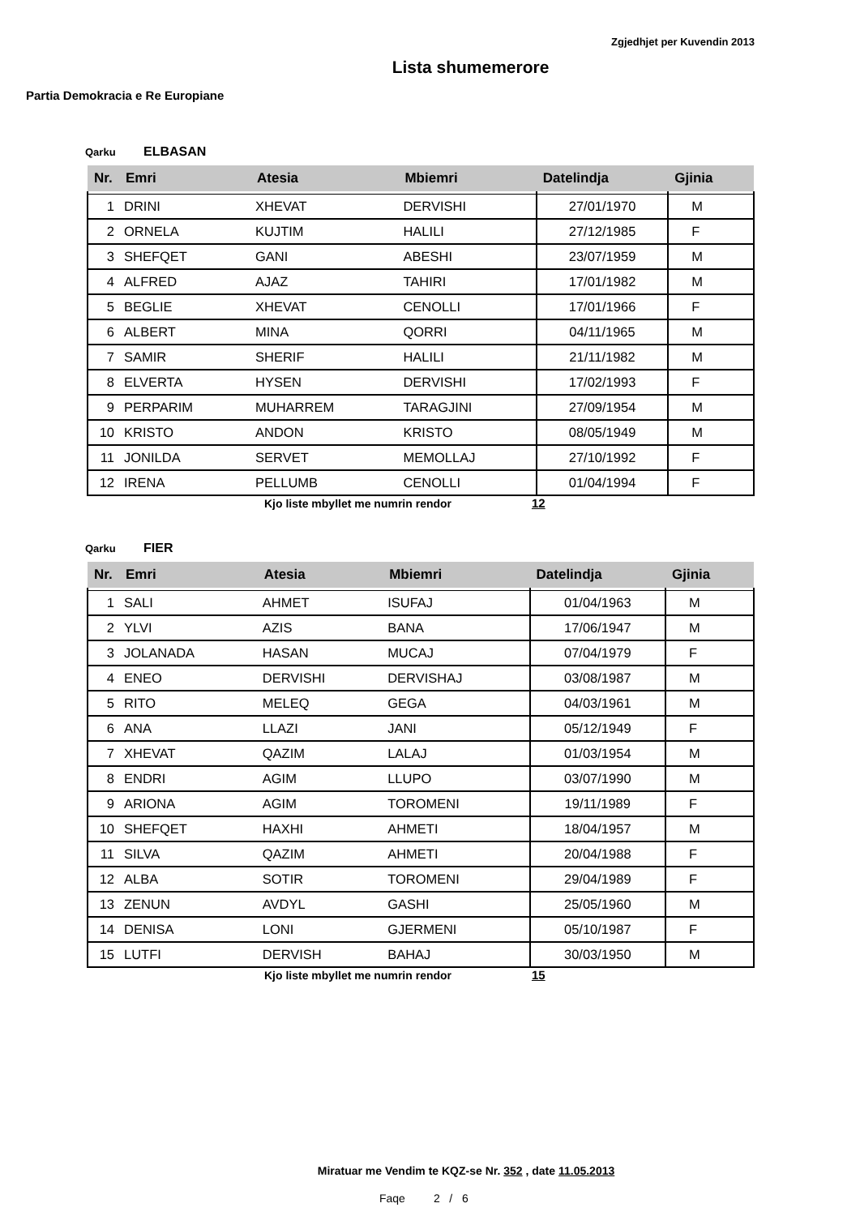Zgjedhjet per Kuvendin 2013
Lista shumemerore
Partia Demokracia e Re Europiane
Qarku ELBASAN
| Nr. | Emri | Atesia | Mbiemri | Datelindja | Gjinia |
| --- | --- | --- | --- | --- | --- |
| 1 | DRINI | XHEVAT | DERVISHI | 27/01/1970 | M |
| 2 | ORNELA | KUJTIM | HALILI | 27/12/1985 | F |
| 3 | SHEFQET | GANI | ABESHI | 23/07/1959 | M |
| 4 | ALFRED | AJAZ | TAHIRI | 17/01/1982 | M |
| 5 | BEGLIE | XHEVAT | CENOLLI | 17/01/1966 | F |
| 6 | ALBERT | MINA | QORRI | 04/11/1965 | M |
| 7 | SAMIR | SHERIF | HALILI | 21/11/1982 | M |
| 8 | ELVERTA | HYSEN | DERVISHI | 17/02/1993 | F |
| 9 | PERPARIM | MUHARREM | TARAGJINI | 27/09/1954 | M |
| 10 | KRISTO | ANDON | KRISTO | 08/05/1949 | M |
| 11 | JONILDA | SERVET | MEMOLLAJ | 27/10/1992 | F |
| 12 | IRENA | PELLUMB | CENOLLI | 01/04/1994 | F |
Kjo liste mbyllet me numrin rendor 12
Qarku FIER
| Nr. | Emri | Atesia | Mbiemri | Datelindja | Gjinia |
| --- | --- | --- | --- | --- | --- |
| 1 | SALI | AHMET | ISUFAJ | 01/04/1963 | M |
| 2 | YLVI | AZIS | BANA | 17/06/1947 | M |
| 3 | JOLANADA | HASAN | MUCAJ | 07/04/1979 | F |
| 4 | ENEO | DERVISHI | DERVISHAJ | 03/08/1987 | M |
| 5 | RITO | MELEQ | GEGA | 04/03/1961 | M |
| 6 | ANA | LLAZI | JANI | 05/12/1949 | F |
| 7 | XHEVAT | QAZIM | LALAJ | 01/03/1954 | M |
| 8 | ENDRI | AGIM | LLUPO | 03/07/1990 | M |
| 9 | ARIONA | AGIM | TOROMENI | 19/11/1989 | F |
| 10 | SHEFQET | HAXHI | AHMETI | 18/04/1957 | M |
| 11 | SILVA | QAZIM | AHMETI | 20/04/1988 | F |
| 12 | ALBA | SOTIR | TOROMENI | 29/04/1989 | F |
| 13 | ZENUN | AVDYL | GASHI | 25/05/1960 | M |
| 14 | DENISA | LONI | GJERMENI | 05/10/1987 | F |
| 15 | LUTFI | DERVISH | BAHAJ | 30/03/1950 | M |
Kjo liste mbyllet me numrin rendor 15
Miratuar me Vendim te KQZ-se Nr. 352 , date 11.05.2013
Faqe 2 / 6